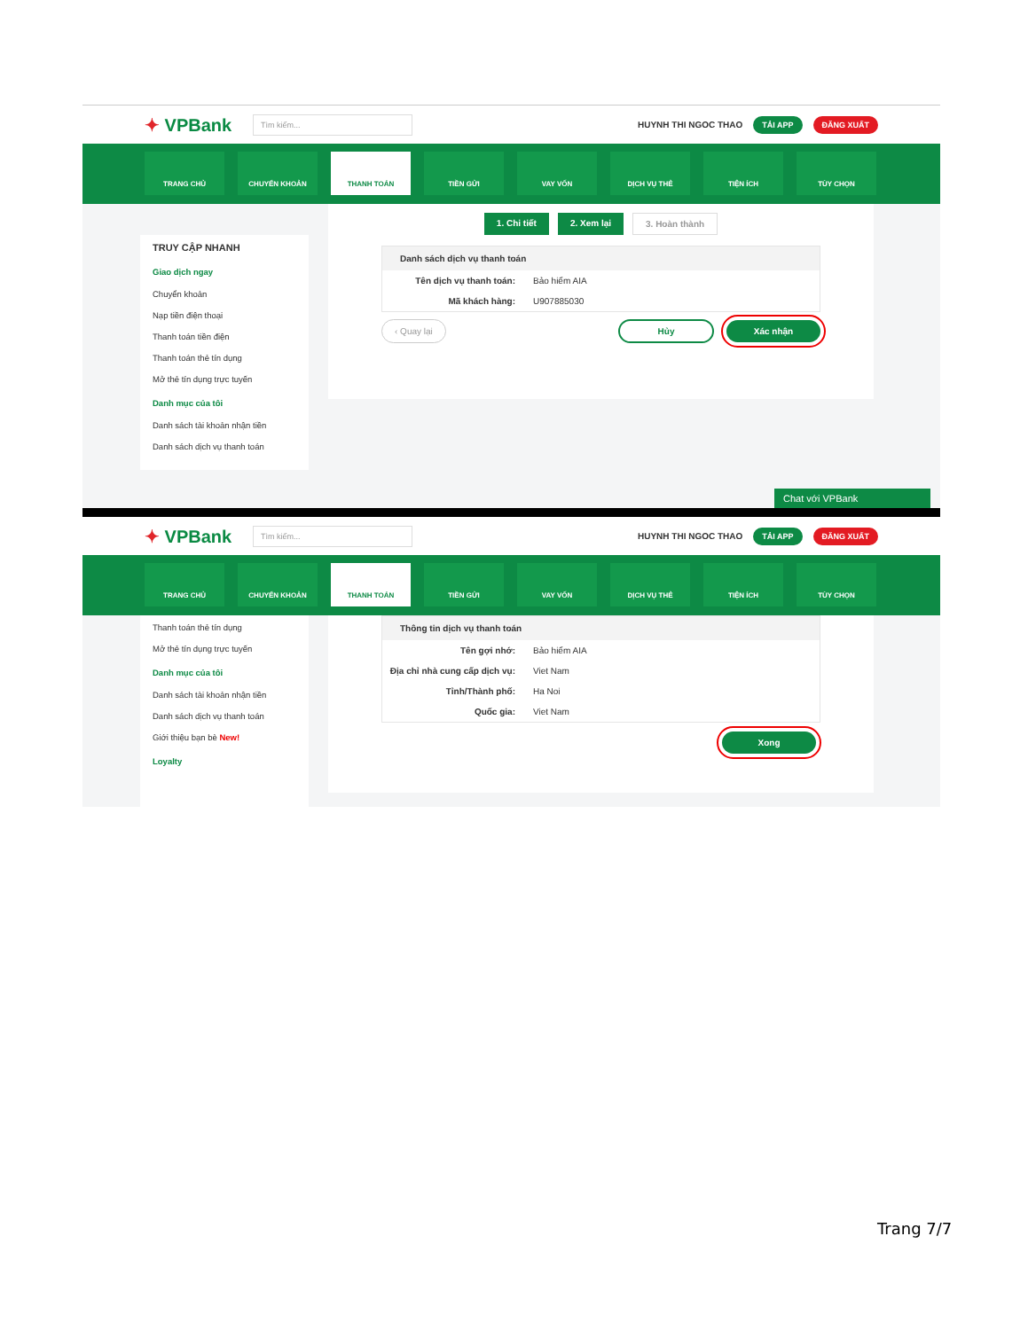✦ VPBank
Tìm kiếm...
HUYNH THI NGOC THAO
TẢI APP ĐĂNG XUẤT
TRANG CHỦ CHUYỂN KHOẢN THANH TOÁN TIỀN GỬI VAY VỐN DỊCH VỤ THẺ TIỆN ÍCH TÙY CHỌN
TRUY CẬP NHANH
Giao dịch ngay
Chuyển khoản
Nạp tiền điện thoại
Thanh toán tiền điện
Thanh toán thẻ tín dụng
Mở thẻ tín dụng trực tuyến
Danh mục của tôi
Danh sách tài khoản nhận tiền
Danh sách dịch vụ thanh toán
1. Chi tiết 2. Xem lại 3. Hoàn thành
Danh sách dịch vụ thanh toán
Tên dịch vụ thanh toán: Bảo hiểm AIA
Mã khách hàng: U907885030
‹ Quay lại Hủy Xác nhận
Chat với VPBank
✦ VPBank
Tìm kiếm...
HUYNH THI NGOC THAO
TẢI APP ĐĂNG XUẤT
TRANG CHỦ CHUYỂN KHOẢN THANH TOÁN TIỀN GỬI VAY VỐN DỊCH VỤ THẺ TIỆN ÍCH TÙY CHỌN
Thanh toán thẻ tín dụng
Mở thẻ tín dụng trực tuyến
Danh mục của tôi
Danh sách tài khoản nhận tiền
Danh sách dịch vụ thanh toán
Giới thiệu bạn bè New!
Loyalty
Thông tin dịch vụ thanh toán
Tên gợi nhớ: Bảo hiểm AIA
Địa chỉ nhà cung cấp dịch vụ: Viet Nam
Tỉnh/Thành phố: Ha Noi
Quốc gia: Viet Nam
Xong
Trang 7/7